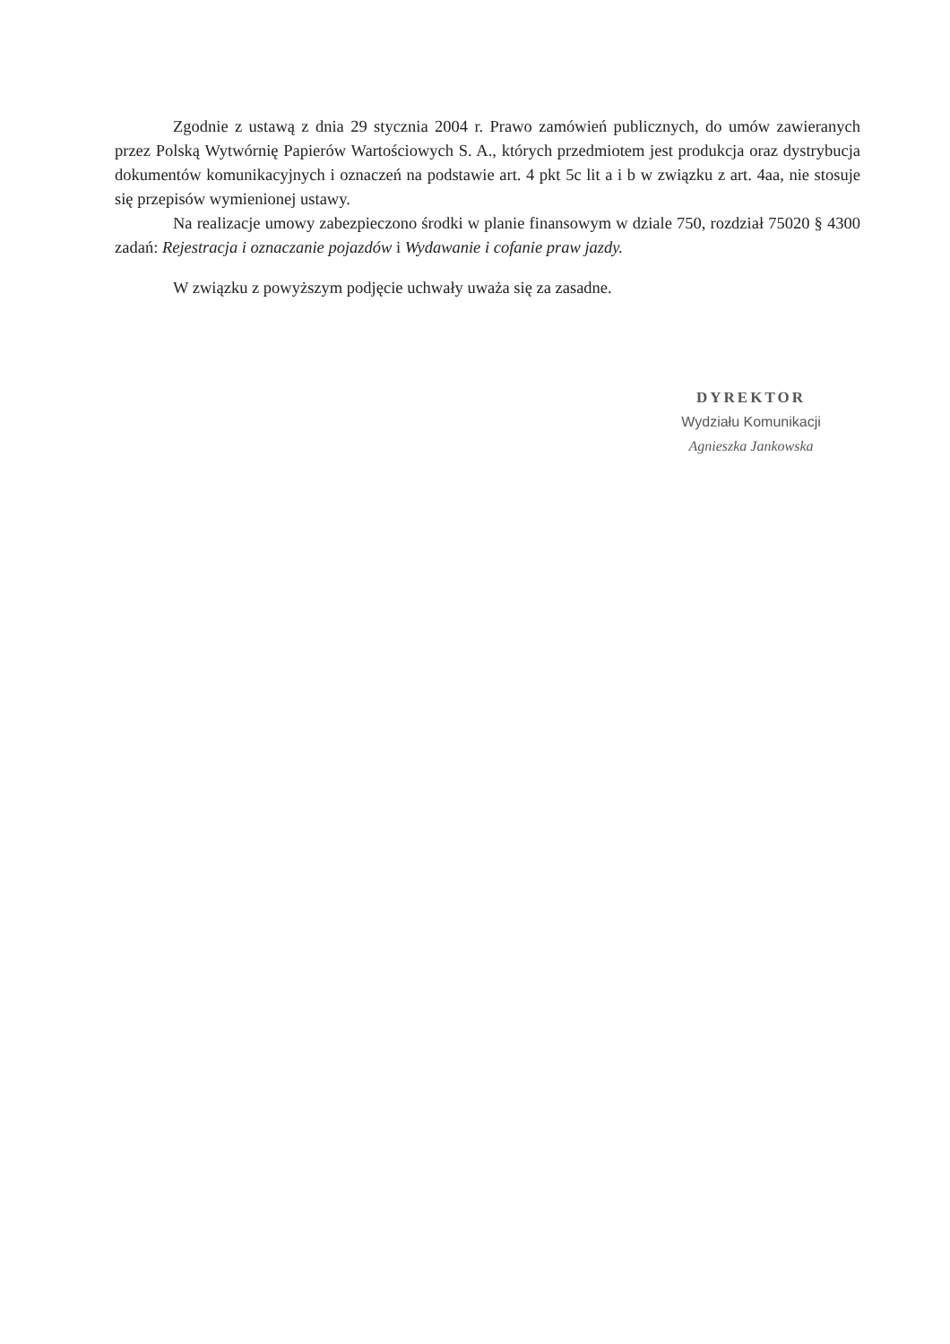Zgodnie z ustawą z dnia 29 stycznia 2004 r. Prawo zamówień publicznych, do umów zawieranych przez Polską Wytwórnię Papierów Wartościowych S. A., których przedmiotem jest produkcja oraz dystrybucja dokumentów komunikacyjnych i oznaczeń na podstawie art. 4 pkt 5c lit a i b w związku z art. 4aa, nie stosuje się przepisów wymienionej ustawy.
Na realizacje umowy zabezpieczono środki w planie finansowym w dziale 750, rozdział 75020 § 4300 zadań: Rejestracja i oznaczanie pojazdów i Wydawanie i cofanie praw jazdy.
W związku z powyższym podjęcie uchwały uważa się za zasadne.
DYREKTOR
Wydziału Komunikacji
Agnieszka Jankowska